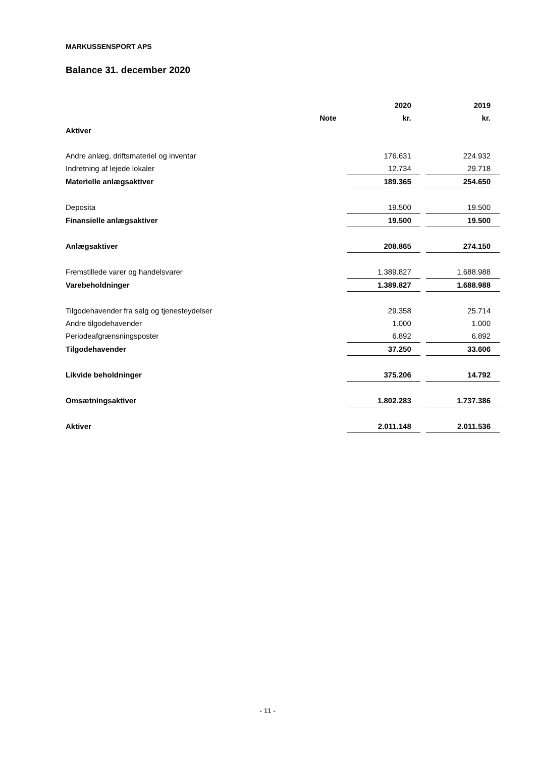MARKUSSENSPORT APS
Balance 31. december 2020
| | | 2020 | | 2019 |
| --- | --- | --- | --- | --- |
| | Note | kr. | | kr. |
| Aktiver | | | | |
| Andre anlæg, driftsmateriel og inventar | | 176.631 | | 224.932 |
| Indretning af lejede lokaler | | 12.734 | | 29.718 |
| Materielle anlægsaktiver | | 189.365 | | 254.650 |
| Deposita | | 19.500 | | 19.500 |
| Finansielle anlægsaktiver | | 19.500 | | 19.500 |
| Anlægsaktiver | | 208.865 | | 274.150 |
| Fremstillede varer og handelsvarer | | 1.389.827 | | 1.688.988 |
| Varebeholdninger | | 1.389.827 | | 1.688.988 |
| Tilgodehavender fra salg og tjenesteydelser | | 29.358 | | 25.714 |
| Andre tilgodehavender | | 1.000 | | 1.000 |
| Periodeafgrænsningsposter | | 6.892 | | 6.892 |
| Tilgodehavender | | 37.250 | | 33.606 |
| Likvide beholdninger | | 375.206 | | 14.792 |
| Omsætningsaktiver | | 1.802.283 | | 1.737.386 |
| Aktiver | | 2.011.148 | | 2.011.536 |
- 11 -